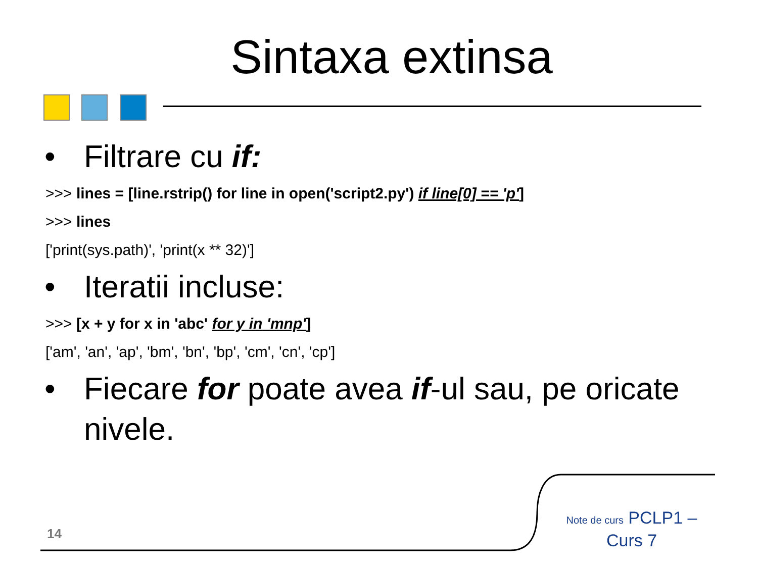Sintaxa extinsa
• Filtrare cu if:
>>> lines = [line.rstrip() for line in open('script2.py') if line[0] == 'p']
>>> lines
['print(sys.path)', 'print(x ** 32)']
• Iteratii incluse:
>>> [x + y for x in 'abc' for y in 'mnp']
['am', 'an', 'ap', 'bm', 'bn', 'bp', 'cm', 'cn', 'cp']
• Fiecare for poate avea if-ul sau, pe oricate nivele.
14
Note de curs PCLP1 – Curs 7